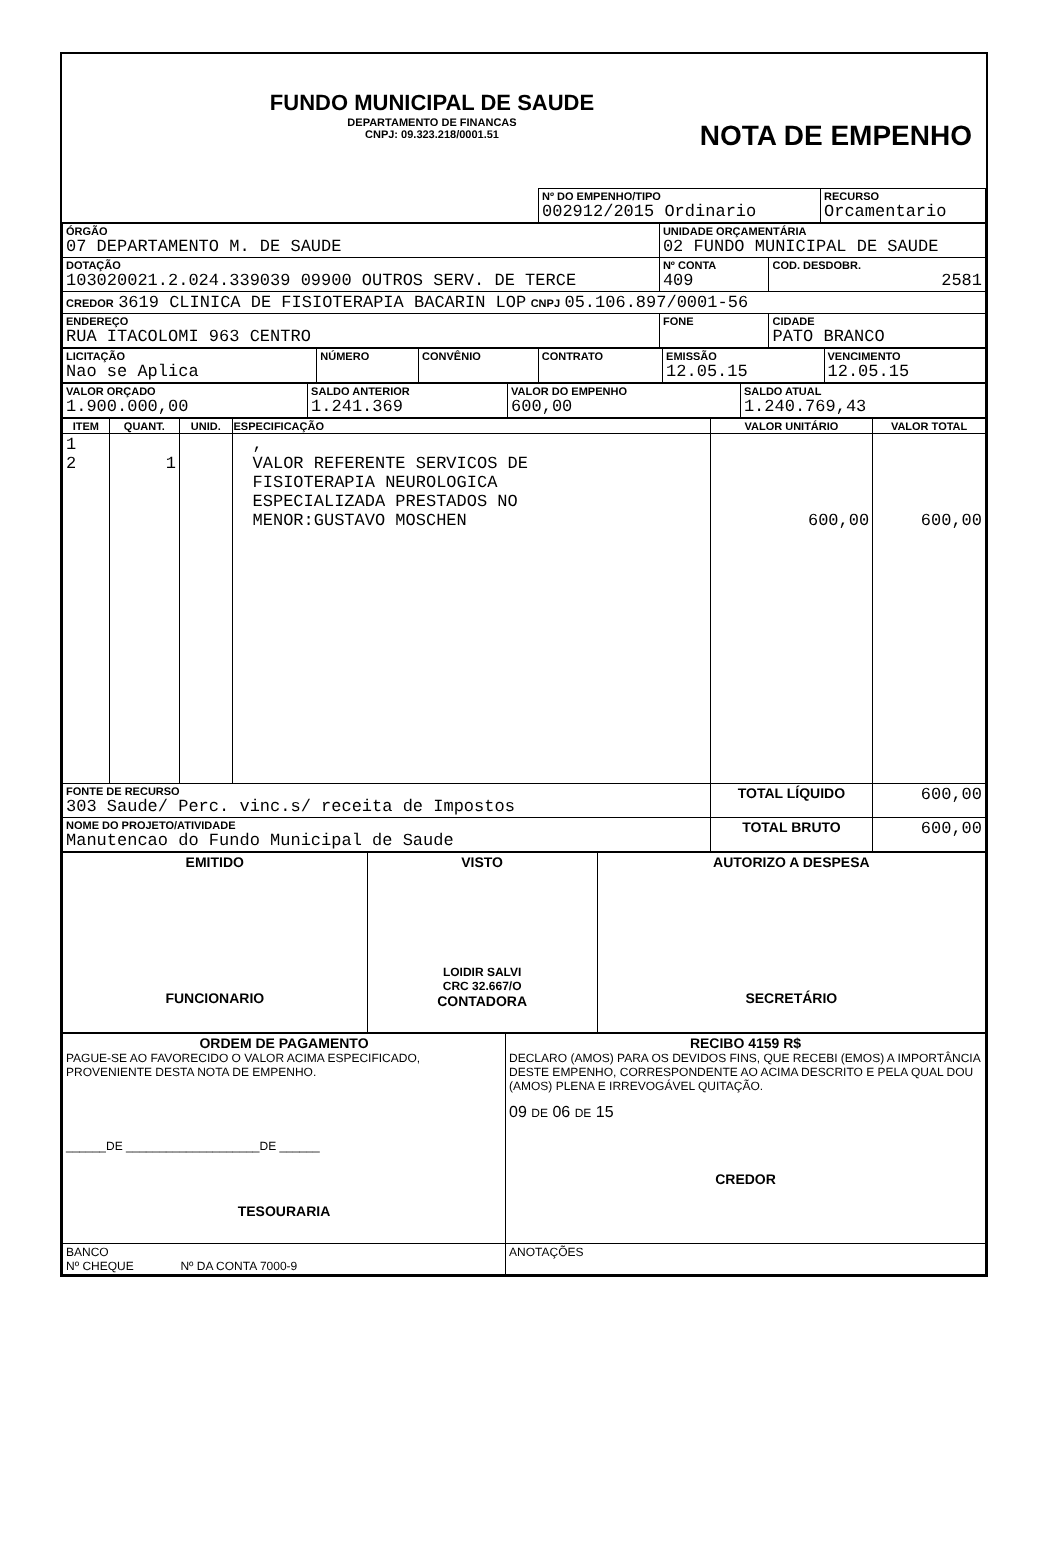FUNDO MUNICIPAL DE SAUDE
DEPARTAMENTO DE FINANCAS
CNPJ: 09.323.218/0001.51
NOTA DE EMPENHO
| | Nº DO EMPENHO/TIPO 002912/2015 Ordinario | RECURSO Orcamentario |
| ÓRGÃO 07 DEPARTAMENTO M. DE SAUDE | UNIDADE ORÇAMENTÁRIA 02 FUNDO MUNICIPAL DE SAUDE | |
| DOTAÇÃO 103020021.2.024.339039 09900 OUTROS SERV. DE TERCE | Nº CONTA 409 | COD. DESDOBR. 2581 |
| CREDOR 3619 CLINICA DE FISIOTERAPIA BACARIN LOP CNPJ 05.106.897/0001-56 | | |
| ENDEREÇO RUA ITACOLOMI 963 CENTRO | FONE | CIDADE PATO BRANCO |
| LICITAÇÃO Nao se Aplica | NÚMERO | CONVÊNIO | CONTRATO | EMISSÃO 12.05.15 | VENCIMENTO 12.05.15 |
| VALOR ORÇADO 1.900.000,00 | SALDO ANTERIOR 1.241.369 | VALOR DO EMPENHO 600,00 | SALDO ATUAL 1.240.769,43 |
| ITEM | QUANT. | UNID. | ESPECIFICAÇÃO | VALOR UNITÁRIO | VALOR TOTAL |
| --- | --- | --- | --- | --- | --- |
| 1 2 | 1 | | , VALOR REFERENTE SERVICOS DE FISIOTERAPIA NEUROLOGICA ESPECIALIZADA PRESTADOS NO MENOR:GUSTAVO MOSCHEN | 600,00 | 600,00 |
| FONTE DE RECURSO 303 Saude/ Perc. vinc.s/ receita de Impostos | | | | TOTAL LÍQUIDO | 600,00 |
| NOME DO PROJETO/ATIVIDADE Manutencao do Fundo Municipal de Saude | | | | TOTAL BRUTO | 600,00 |
| EMITIDO FUNCIONARIO | VISTO LOIDIR SALVI CRC 32.667/O CONTADORA | AUTORIZO A DESPESA SECRETÁRIO |
| ORDEM DE PAGAMENTO PAGUE-SE AO FAVORECIDO O VALOR ACIMA ESPECIFICADO, PROVENIENTE DESTA NOTA DE EMPENHO. ______DE ____________________DE ______ TESOURARIA | RECIBO 4159 R$ DECLARO (AMOS) PARA OS DEVIDOS FINS, QUE RECEBI (EMOS) A IMPORTÂNCIA DESTE EMPENHO, CORRESPONDENTE AO ACIMA DESCRITO E PELA QUAL DOU (AMOS) PLENA E IRREVOGÁVEL QUITAÇÃO. 09 DE 06 DE 15 CREDOR |
| BANCO Nº CHEQUE Nº DA CONTA 7000-9 | ANOTAÇÕES |